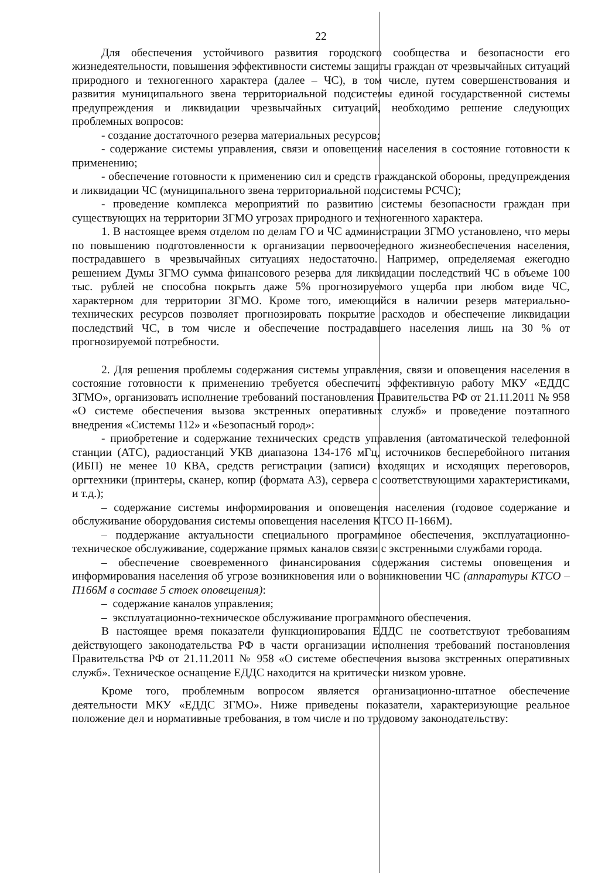22
Для обеспечения устойчивого развития городского сообщества и безопасности его жизнедеятельности, повышения эффективности системы защиты граждан от чрезвычайных ситуаций природного и техногенного характера (далее – ЧС), в том числе, путем совершенствования и развития муниципального звена территориальной подсистемы единой государственной системы предупреждения и ликвидации чрезвычайных ситуаций, необходимо решение следующих проблемных вопросов:
- создание достаточного резерва материальных ресурсов;
- содержание системы управления, связи и оповещения населения в состояние готовности к применению;
- обеспечение готовности к применению сил и средств гражданской обороны, предупреждения и ликвидации ЧС (муниципального звена территориальной подсистемы РСЧС);
- проведение комплекса мероприятий по развитию системы безопасности граждан при существующих на территории ЗГМО угрозах природного и техногенного характера.
1. В настоящее время отделом по делам ГО и ЧС администрации ЗГМО установлено, что меры по повышению подготовленности к организации первоочередного жизнеобеспечения населения, пострадавшего в чрезвычайных ситуациях недостаточно. Например, определяемая ежегодно решением Думы ЗГМО сумма финансового резерва для ликвидации последствий ЧС в объеме 100 тыс. рублей не способна покрыть даже 5% прогнозируемого ущерба при любом виде ЧС, характерном для территории ЗГМО. Кроме того, имеющийся в наличии резерв материально-технических ресурсов позволяет прогнозировать покрытие расходов и обеспечение ликвидации последствий ЧС, в том числе и обеспечение пострадавшего населения лишь на 30 % от прогнозируемой потребности.
2. Для решения проблемы содержания системы управления, связи и оповещения населения в состояние готовности к применению требуется обеспечить эффективную работу МКУ «ЕДДС ЗГМО», организовать исполнение требований постановления Правительства РФ от 21.11.2011 № 958 «О системе обеспечения вызова экстренных оперативных служб» и проведение поэтапного внедрения «Системы 112» и «Безопасный город»:
- приобретение и содержание технических средств управления (автоматической телефонной станции (АТС), радиостанций УКВ диапазона 134-176 мГц, источников бесперебойного питания (ИБП) не менее 10 КВА, средств регистрации (записи) входящих и исходящих переговоров, оргтехники (принтеры, сканер, копир (формата А3), сервера с соответствующими характеристиками, и т.д.);
– содержание системы информирования и оповещения населения (годовое содержание и обслуживание оборудования системы оповещения населения КТСО П-166М).
– поддержание актуальности специального программное обеспечения, эксплуатационно-техническое обслуживание, содержание прямых каналов связи с экстренными службами города.
– обеспечение своевременного финансирования содержания системы оповещения и информирования населения об угрозе возникновения или о возникновении ЧС (аппаратуры КТСО – П166М в составе 5 стоек оповещения):
– содержание каналов управления;
– эксплуатационно-техническое обслуживание программного обеспечения.
В настоящее время показатели функционирования ЕДДС не соответствуют требованиям действующего законодательства РФ в части организации исполнения требований постановления Правительства РФ от 21.11.2011 № 958 «О системе обеспечения вызова экстренных оперативных служб». Техническое оснащение ЕДДС находится на критически низком уровне.
Кроме того, проблемным вопросом является организационно-штатное обеспечение деятельности МКУ «ЕДДС ЗГМО». Ниже приведены показатели, характеризующие реальное положение дел и нормативные требования, в том числе и по трудовому законодательству: